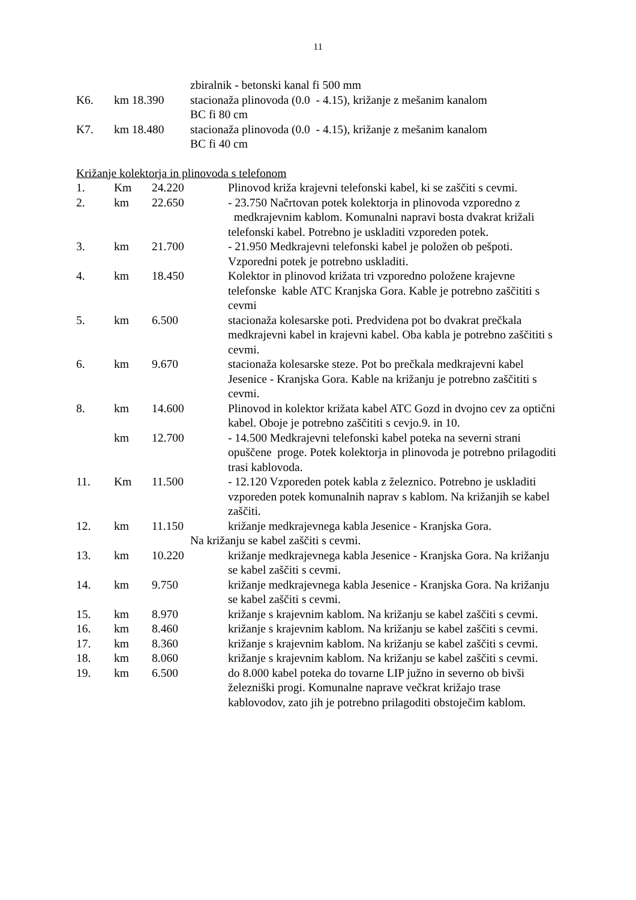11
zbiralnik - betonski kanal fi 500 mm
K6. km 18.390 stacionaža plinovoda (0.0 - 4.15), križanje z mešanim kanalom
BC fi 80 cm
K7. km 18.480 stacionaža plinovoda (0.0 - 4.15), križanje z mešanim kanalom
BC fi 40 cm
Križanje kolektorja in plinovoda s telefonom
1. Km 24.220 Plinovod križa krajevni telefonski kabel, ki se zaščiti s cevmi.
2. km 22.650 - 23.750 Načrtovan potek kolektorja in plinovoda vzporedno z medkrajevnim kablom. Komunalni napravi bosta dvakrat križali telefonski kabel. Potrebno je uskladiti vzporeden potek.
3. km 21.700 - 21.950 Medkrajevni telefonski kabel je položen ob pešpoti. Vzporedni potek je potrebno uskladiti.
4. km 18.450 Kolektor in plinovod križata tri vzporedno položene krajevne telefonske kable ATC Kranjska Gora. Kable je potrebno zaščititi s cevmi
5. km 6.500 stacionaža kolesarske poti. Predvidena pot bo dvakrat prečkala medkrajevni kabel in krajevni kabel. Oba kabla je potrebno zaščititi s cevmi.
6. km 9.670 stacionaža kolesarske steze. Pot bo prečkala medkrajevni kabel Jesenice - Kranjska Gora. Kable na križanju je potrebno zaščititi s cevmi.
8. km 14.600 Plinovod in kolektor križata kabel ATC Gozd in dvojno cev za optični kabel. Oboje je potrebno zaščititi s cevjo.9. in 10.
km 12.700 - 14.500 Medkrajevni telefonski kabel poteka na severni strani opuščene proge. Potek kolektorja in plinovoda je potrebno prilagoditi trasi kablovoda.
11. Km 11.500 - 12.120 Vzporeden potek kabla z železnico. Potrebno je uskladiti vzporeden potek komunalnih naprav s kablom. Na križanjih se kabel zaščiti.
12. km 11.150 križanje medkrajevnega kabla Jesenice - Kranjska Gora.
Na križanju se kabel zaščiti s cevmi.
13. km 10.220 križanje medkrajevnega kabla Jesenice - Kranjska Gora. Na križanju se kabel zaščiti s cevmi.
14. km 9.750 križanje medkrajevnega kabla Jesenice - Kranjska Gora. Na križanju se kabel zaščiti s cevmi.
15. km 8.970 križanje s krajevnim kablom. Na križanju se kabel zaščiti s cevmi.
16. km 8.460 križanje s krajevnim kablom. Na križanju se kabel zaščiti s cevmi.
17. km 8.360 križanje s krajevnim kablom. Na križanju se kabel zaščiti s cevmi.
18. km 8.060 križanje s krajevnim kablom. Na križanju se kabel zaščiti s cevmi.
19. km 6.500 do 8.000 kabel poteka do tovarne LIP južno in severno ob bivši železniški progi. Komunalne naprave večkrat križajo trase kablovodov, zato jih je potrebno prilagoditi obstoječim kablom.